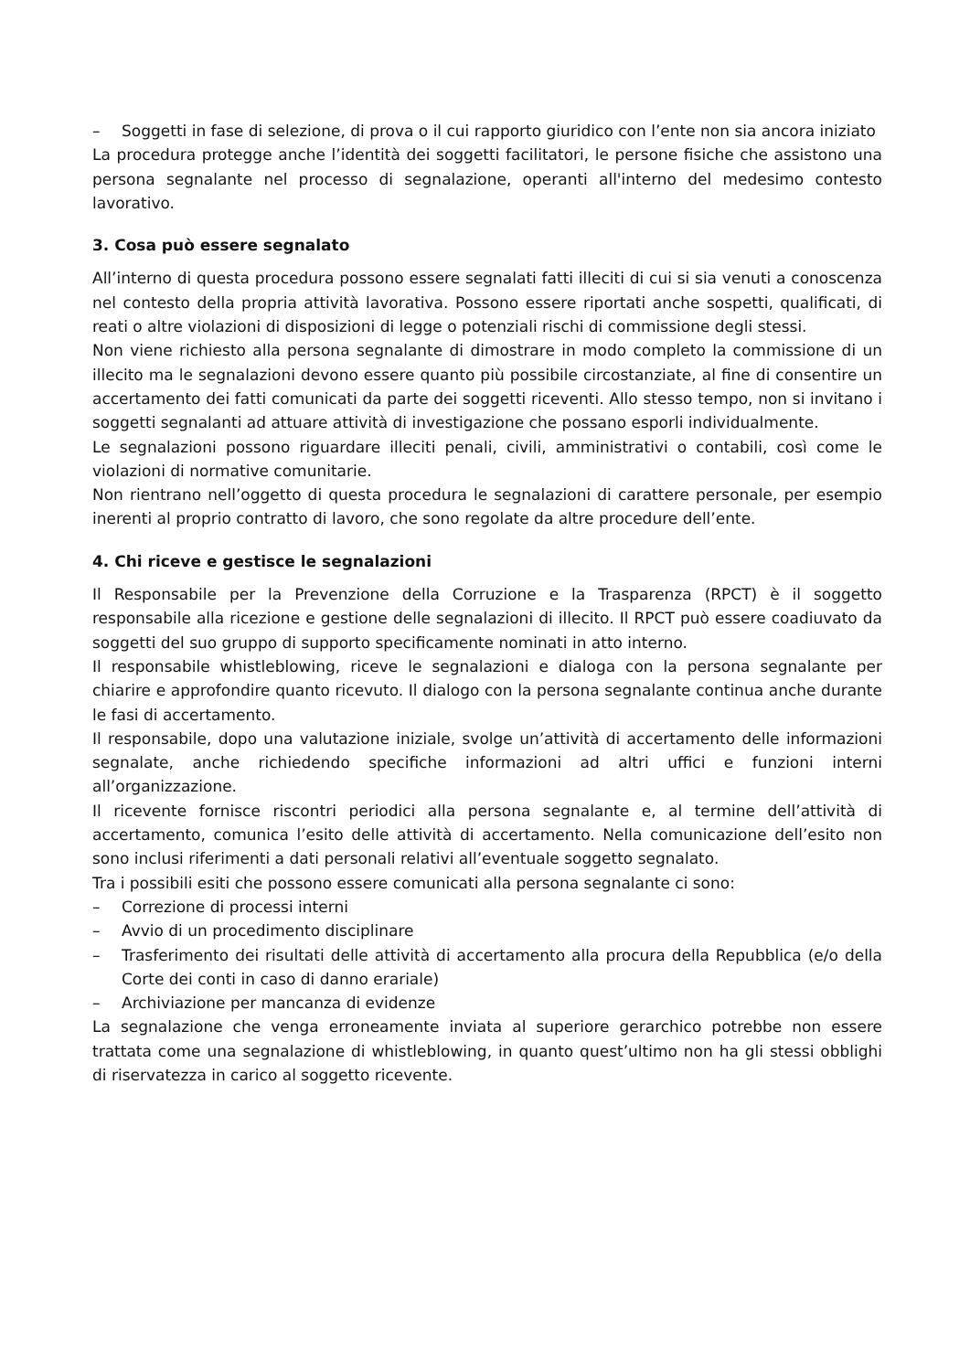– Soggetti in fase di selezione, di prova o il cui rapporto giuridico con l’ente non sia ancora iniziato
La procedura protegge anche l’identità dei soggetti facilitatori, le persone fisiche che assistono una persona segnalante nel processo di segnalazione, operanti all'interno del medesimo contesto lavorativo.
3. Cosa può essere segnalato
All’interno di questa procedura possono essere segnalati fatti illeciti di cui si sia venuti a conoscenza nel contesto della propria attività lavorativa. Possono essere riportati anche sospetti, qualificati, di reati o altre violazioni di disposizioni di legge o potenziali rischi di commissione degli stessi.
Non viene richiesto alla persona segnalante di dimostrare in modo completo la commissione di un illecito ma le segnalazioni devono essere quanto più possibile circostanziate, al fine di consentire un accertamento dei fatti comunicati da parte dei soggetti riceventi. Allo stesso tempo, non si invitano i soggetti segnalanti ad attuare attività di investigazione che possano esporli individualmente.
Le segnalazioni possono riguardare illeciti penali, civili, amministrativi o contabili, così come le violazioni di normative comunitarie.
Non rientrano nell’oggetto di questa procedura le segnalazioni di carattere personale, per esempio inerenti al proprio contratto di lavoro, che sono regolate da altre procedure dell’ente.
4. Chi riceve e gestisce le segnalazioni
Il Responsabile per la Prevenzione della Corruzione e la Trasparenza (RPCT) è il soggetto responsabile alla ricezione e gestione delle segnalazioni di illecito. Il RPCT può essere coadiuvato da soggetti del suo gruppo di supporto specificamente nominati in atto interno.
Il responsabile whistleblowing, riceve le segnalazioni e dialoga con la persona segnalante per chiarire e approfondire quanto ricevuto. Il dialogo con la persona segnalante continua anche durante le fasi di accertamento.
Il responsabile, dopo una valutazione iniziale, svolge un’attività di accertamento delle informazioni segnalate, anche richiedendo specifiche informazioni ad altri uffici e funzioni interni all’organizzazione.
Il ricevente fornisce riscontri periodici alla persona segnalante e, al termine dell’attività di accertamento, comunica l’esito delle attività di accertamento. Nella comunicazione dell’esito non sono inclusi riferimenti a dati personali relativi all’eventuale soggetto segnalato.
Tra i possibili esiti che possono essere comunicati alla persona segnalante ci sono:
– Correzione di processi interni
– Avvio di un procedimento disciplinare
– Trasferimento dei risultati delle attività di accertamento alla procura della Repubblica (e/o della Corte dei conti in caso di danno erariale)
– Archiviazione per mancanza di evidenze
La segnalazione che venga erroneamente inviata al superiore gerarchico potrebbe non essere trattata come una segnalazione di whistleblowing, in quanto quest’ultimo non ha gli stessi obblighi di riservatezza in carico al soggetto ricevente.